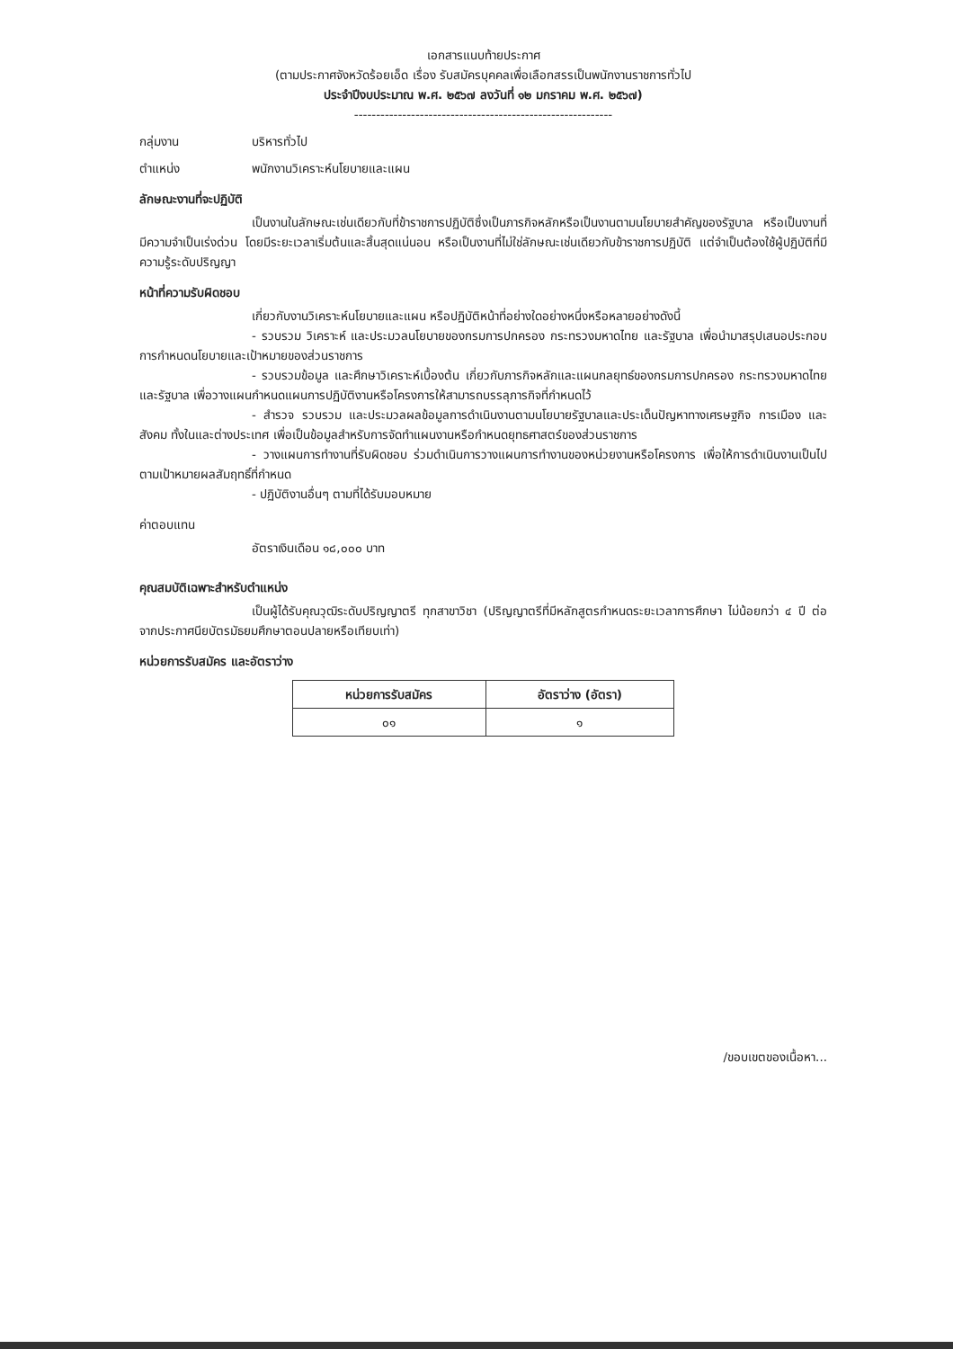เอกสารแนบท้ายประกาศ
(ตามประกาศจังหวัดร้อยเอ็ด เรื่อง รับสมัครบุคคลเพื่อเลือกสรรเป็นพนักงานราชการทั่วไป
ประจำปีงบประมาณ พ.ศ. ๒๕๖๗ ลงวันที่ ๑๒ มกราคม พ.ศ. ๒๕๖๗)
-----------------------------------------------------------
กลุ่มงาน บริหารทั่วไป
ตำแหน่ง พนักงานวิเคราะห์นโยบายและแผน
ลักษณะงานที่จะปฏิบัติ
เป็นงานในลักษณะเช่นเดียวกับที่ข้าราชการปฏิบัติซึ่งเป็นภารกิจหลักหรือเป็นงานตามนโยบายสำคัญของรัฐบาล หรือเป็นงานที่มีความจำเป็นเร่งด่วน โดยมีระยะเวลาเริ่มต้นและสิ้นสุดแน่นอน หรือเป็นงานที่ไม่ใช่ลักษณะเช่นเดียวกับข้าราชการปฏิบัติ แต่จำเป็นต้องใช้ผู้ปฏิบัติที่มีความรู้ระดับปริญญา
หน้าที่ความรับผิดชอบ
เกี่ยวกับงานวิเคราะห์นโยบายและแผน หรือปฏิบัติหน้าที่อย่างใดอย่างหนึ่งหรือหลายอย่างดังนี้
- รวบรวม วิเคราะห์ และประมวลนโยบายของกรมการปกครอง กระทรวงมหาดไทย และรัฐบาล เพื่อนำมาสรุปเสนอประกอบการกำหนดนโยบายและเป้าหมายของส่วนราชการ
- รวบรวมข้อมูล และศึกษาวิเคราะห์เบื้องต้น เกี่ยวกับภารกิจหลักและแผนกลยุทธ์ของกรมการปกครอง กระทรวงมหาดไทย และรัฐบาล เพื่อวางแผนกำหนดแผนการปฏิบัติงานหรือโครงการให้สามารถบรรลุภารกิจที่กำหนดไว้
- สำรวจ รวบรวม และประมวลผลข้อมูลการดำเนินงานตามนโยบายรัฐบาลและประเด็นปัญหาทางเศรษฐกิจ การเมือง และสังคม ทั้งในและต่างประเทศ เพื่อเป็นข้อมูลสำหรับการจัดทำแผนงานหรือกำหนดยุทธศาสตร์ของส่วนราชการ
- วางแผนการทำงานที่รับผิดชอบ ร่วมดำเนินการวางแผนการทำงานของหน่วยงานหรือโครงการ เพื่อให้การดำเนินงานเป็นไปตามเป้าหมายผลสัมฤทธิ์ที่กำหนด
- ปฏิบัติงานอื่นๆ ตามที่ได้รับมอบหมาย
ค่าตอบแทน
อัตราเงินเดือน ๑๘,๐๐๐ บาท
คุณสมบัติเฉพาะสำหรับตำแหน่ง
เป็นผู้ได้รับคุณวุฒิระดับปริญญาตรี ทุกสาขาวิชา (ปริญญาตรีที่มีหลักสูตรกำหนดระยะเวลาการศึกษา ไม่น้อยกว่า ๔ ปี ต่อจากประกาศนียบัตรมัธยมศึกษาตอนปลายหรือเทียบเท่า)
หน่วยการรับสมัคร และอัตราว่าง
| หน่วยการรับสมัคร | อัตราว่าง (อัตรา) |
| --- | --- |
| ๐๑ | ๑ |
/ขอบเขตของเนื้อหา...